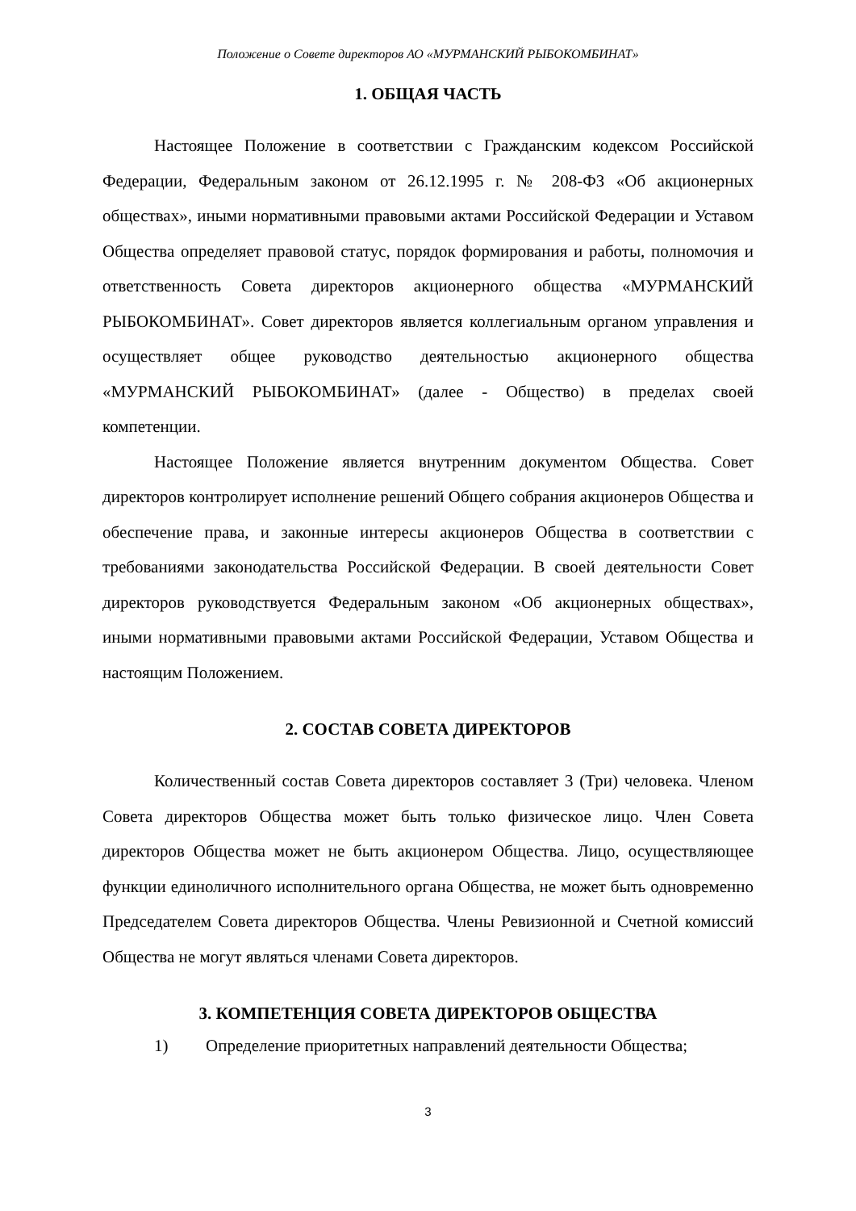Положение о Совете директоров АО «МУРМАНСКИЙ РЫБОКОМБИНАТ»
1. ОБЩАЯ ЧАСТЬ
Настоящее Положение в соответствии с Гражданским кодексом Российской Федерации, Федеральным законом от 26.12.1995 г. № 208-ФЗ «Об акционерных обществах», иными нормативными правовыми актами Российской Федерации и Уставом Общества определяет правовой статус, порядок формирования и работы, полномочия и ответственность Совета директоров акционерного общества «МУРМАНСКИЙ РЫБОКОМБИНАТ». Совет директоров является коллегиальным органом управления и осуществляет общее руководство деятельностью акционерного общества «МУРМАНСКИЙ РЫБОКОМБИНАТ» (далее - Общество) в пределах своей компетенции.
Настоящее Положение является внутренним документом Общества. Совет директоров контролирует исполнение решений Общего собрания акционеров Общества и обеспечение права, и законные интересы акционеров Общества в соответствии с требованиями законодательства Российской Федерации. В своей деятельности Совет директоров руководствуется Федеральным законом «Об акционерных обществах», иными нормативными правовыми актами Российской Федерации, Уставом Общества и настоящим Положением.
2. СОСТАВ СОВЕТА ДИРЕКТОРОВ
Количественный состав Совета директоров составляет 3 (Три) человека. Членом Совета директоров Общества может быть только физическое лицо. Член Совета директоров Общества может не быть акционером Общества. Лицо, осуществляющее функции единоличного исполнительного органа Общества, не может быть одновременно Председателем Совета директоров Общества. Члены Ревизионной и Счетной комиссий Общества не могут являться членами Совета директоров.
3. КОМПЕТЕНЦИЯ СОВЕТА ДИРЕКТОРОВ ОБЩЕСТВА
1) Определение приоритетных направлений деятельности Общества;
3